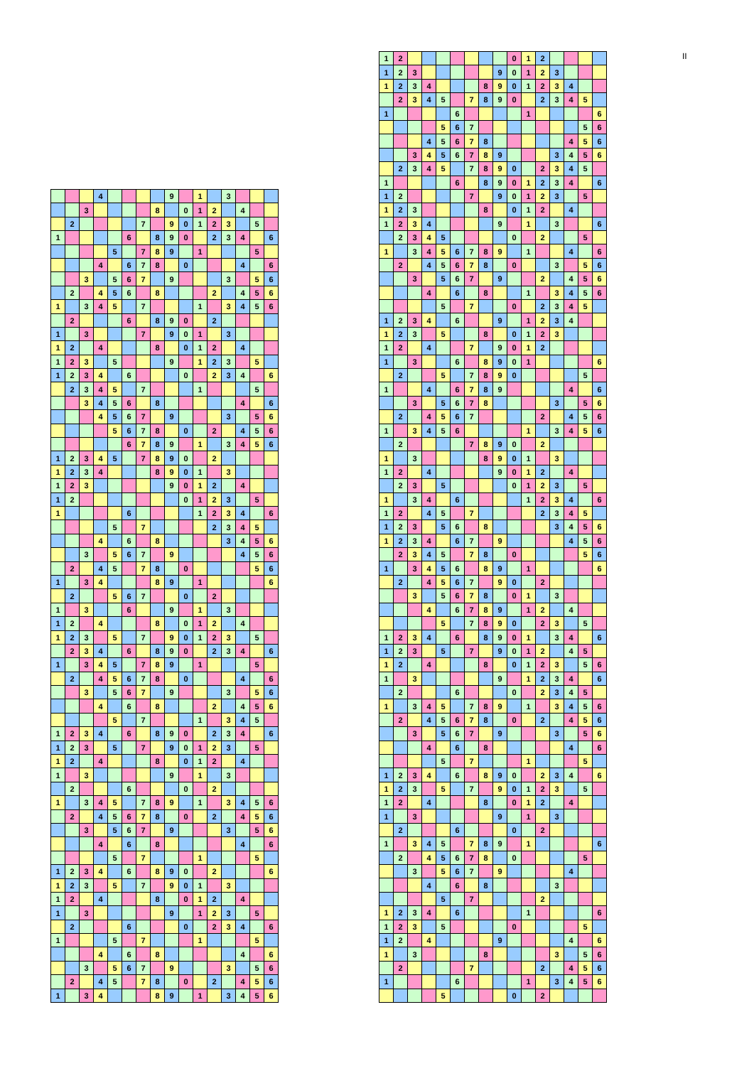| | | | 4 | | | | | 9 | | 1 | | 3 | | | |
| | | 3 | | | | | 8 | | 0 | 1 | 2 | | 4 | | |
| | 2 | | | | | 7 | | 9 | 0 | 1 | 2 | 3 | | 5 | |
| 1 | | | | | 6 | | 8 | 9 | 0 | | 2 | 3 | 4 | | 6 |
| | | | | 5 | | 7 | 8 | 9 | | 1 | | | | 5 | |
| | | | 4 | | 6 | 7 | 8 | | 0 | | | | 4 | | 6 |
| | | 3 | | 5 | 6 | 7 | | 9 | | | | 3 | | 5 | 6 |
| | 2 | | 4 | 5 | 6 | | 8 | | | | 2 | | 4 | 5 | 6 |
| 1 | | 3 | 4 | 5 | | 7 | | | | 1 | | 3 | 4 | 5 | 6 |
| | 2 | | | | 6 | | 8 | 9 | 0 | | 2 | | | | |
| 1 | | 3 | | | | 7 | | 9 | 0 | 1 | | 3 | | | |
| 1 | 2 | | 4 | | | | 8 | | 0 | 1 | 2 | | 4 | | |
| 1 | 2 | 3 | | 5 | | | | 9 | | 1 | 2 | 3 | | 5 | |
| 1 | 2 | 3 | 4 | | 6 | | | | 0 | | 2 | 3 | 4 | | 6 |
| | 2 | 3 | 4 | 5 | | 7 | | | | 1 | | | | 5 | |
| | | 3 | 4 | 5 | 6 | | 8 | | | | | | 4 | | 6 |
| | | | 4 | 5 | 6 | 7 | | 9 | | | | 3 | | 5 | 6 |
| | | | | 5 | 6 | 7 | 8 | | 0 | | 2 | | 4 | 5 | 6 |
| | | | | | 6 | 7 | 8 | 9 | | 1 | | 3 | 4 | 5 | 6 |
| 1 | 2 | 3 | 4 | 5 | | 7 | 8 | 9 | 0 | | 2 | | | | |
| 1 | 2 | 3 | 4 | | | | 8 | 9 | 0 | 1 | | 3 | | | |
| 1 | 2 | 3 | | | | | | 9 | 0 | 1 | 2 | | 4 | | |
| 1 | 2 | | | | | | | | 0 | 1 | 2 | 3 | | 5 | |
| 1 | | | | | 6 | | | | | 1 | 2 | 3 | 4 | | 6 |
| | | | | 5 | | 7 | | | | | 2 | 3 | 4 | 5 | |
| | | | 4 | | 6 | | 8 | | | | | 3 | 4 | 5 | 6 |
| | | 3 | | 5 | 6 | 7 | | 9 | | | | | 4 | 5 | 6 |
| | 2 | | 4 | 5 | | 7 | 8 | | 0 | | | | | 5 | 6 |
| 1 | | 3 | 4 | | | | 8 | 9 | | 1 | | | | | 6 |
| | 2 | | | 5 | 6 | 7 | | | 0 | | 2 | | | | |
| 1 | | 3 | | | 6 | | | 9 | | 1 | | 3 | | | |
| 1 | 2 | | 4 | | | | 8 | | 0 | 1 | 2 | | 4 | | |
| 1 | 2 | 3 | | 5 | | 7 | | 9 | 0 | 1 | 2 | 3 | | 5 | |
| | 2 | 3 | 4 | | 6 | | 8 | 9 | 0 | | 2 | 3 | 4 | | 6 |
| 1 | | 3 | 4 | 5 | | 7 | 8 | 9 | | 1 | | | | 5 | |
| | 2 | | 4 | 5 | 6 | 7 | 8 | | 0 | | | | 4 | | 6 |
| | | 3 | | 5 | 6 | 7 | | 9 | | | | 3 | | 5 | 6 |
| | | | 4 | | 6 | | 8 | | | | 2 | | 4 | 5 | 6 |
| | | | | 5 | | 7 | | | | 1 | | 3 | 4 | 5 | |
| 1 | 2 | 3 | 4 | | 6 | | 8 | 9 | 0 | | 2 | 3 | 4 | | 6 |
| 1 | 2 | 3 | | 5 | | 7 | | 9 | 0 | 1 | 2 | 3 | | 5 | |
| 1 | 2 | | 4 | | | | 8 | | 0 | 1 | 2 | | 4 | | |
| 1 | | 3 | | | | | | 9 | | 1 | | 3 | | | |
| | 2 | | | | 6 | | | | 0 | | 2 | | | | |
| 1 | | 3 | 4 | 5 | | 7 | 8 | 9 | | 1 | | 3 | 4 | 5 | 6 |
| | 2 | | 4 | 5 | 6 | 7 | 8 | | 0 | | 2 | | 4 | 5 | 6 |
| | | 3 | | 5 | 6 | 7 | | 9 | | | | 3 | | 5 | 6 |
| | | | 4 | | 6 | | 8 | | | | | | 4 | | 6 |
| | | | | 5 | | 7 | | | | 1 | | | | 5 | |
| 1 | 2 | 3 | 4 | | 6 | | 8 | 9 | 0 | | 2 | | | | 6 |
| 1 | 2 | 3 | | 5 | | 7 | | 9 | 0 | 1 | | 3 | | | |
| 1 | 2 | | 4 | | | | 8 | | 0 | 1 | 2 | | 4 | | |
| 1 | | 3 | | | | | | 9 | | 1 | 2 | 3 | | 5 | |
| | 2 | | | | 6 | | | | 0 | | 2 | 3 | 4 | | 6 |
| 1 | | | | 5 | | 7 | | | | 1 | | | | 5 | |
| | | | 4 | | 6 | | 8 | | | | | | 4 | | 6 |
| | | 3 | | 5 | 6 | 7 | | 9 | | | | 3 | | 5 | 6 |
| | 2 | | 4 | 5 | | 7 | 8 | | 0 | | 2 | | 4 | 5 | 6 |
| 1 | | 3 | 4 | | | | 8 | 9 | | 1 | | 3 | 4 | 5 | 6 |
| 1 | 2 | | | | | | | | 0 | 1 | 2 | | | | |
| 1 | 2 | 3 | | | | | | 9 | 0 | 1 | 2 | 3 | | | |
| 1 | 2 | 3 | 4 | | | | 8 | 9 | 0 | 1 | 2 | 3 | 4 | | |
| | 2 | 3 | 4 | 5 | | 7 | 8 | 9 | 0 | | 2 | 3 | 4 | 5 | |
| 1 | | | | | 6 | | | | | 1 | | | | | 6 |
| | | | | 5 | 6 | 7 | | | | | | | | 5 | 6 |
| | | | 4 | 5 | 6 | 7 | 8 | | | | | | 4 | 5 | 6 |
| | | 3 | 4 | 5 | 6 | 7 | 8 | 9 | | | | 3 | 4 | 5 | 6 |
| | 2 | 3 | 4 | 5 | | 7 | 8 | 9 | 0 | | 2 | 3 | 4 | 5 | |
| 1 | | | | | 6 | | 8 | 9 | 0 | 1 | 2 | 3 | 4 | | 6 |
| 1 | 2 | | | | | 7 | | 9 | 0 | 1 | 2 | 3 | | 5 | |
| 1 | 2 | 3 | | | | | 8 | | 0 | 1 | 2 | | 4 | | |
| 1 | 2 | 3 | 4 | | | | | 9 | | 1 | | 3 | | | 6 |
| | 2 | 3 | 4 | 5 | | | | | 0 | | 2 | | | 5 | |
| 1 | | 3 | 4 | 5 | 6 | 7 | 8 | 9 | | 1 | | | 4 | | 6 |
| | 2 | | 4 | 5 | 6 | 7 | 8 | | 0 | | | 3 | | 5 | 6 |
| | | 3 | | 5 | 6 | 7 | | 9 | | | 2 | | 4 | 5 | 6 |
| | | | 4 | | 6 | | 8 | | | 1 | | 3 | 4 | 5 | 6 |
| | | | | 5 | | 7 | | | 0 | | 2 | 3 | 4 | 5 | |
| 1 | 2 | 3 | 4 | | 6 | | | 9 | | 1 | 2 | 3 | 4 | | |
| 1 | 2 | 3 | | 5 | | | 8 | | 0 | 1 | 2 | 3 | | | |
| 1 | 2 | | 4 | | | 7 | | 9 | 0 | 1 | 2 | | | | |
| 1 | | 3 | | | 6 | | 8 | 9 | 0 | 1 | | | | | 6 |
| | 2 | | | 5 | | 7 | 8 | 9 | 0 | | | | | 5 | |
| 1 | | | 4 | | 6 | 7 | 8 | 9 | | | | | 4 | | 6 |
| | | 3 | | 5 | 6 | 7 | 8 | | | | | 3 | | 5 | 6 |
| | 2 | | 4 | 5 | 6 | 7 | | | | | 2 | | 4 | 5 | 6 |
| 1 | | 3 | 4 | 5 | 6 | | | | | 1 | | 3 | 4 | 5 | 6 |
| | 2 | | | | | 7 | 8 | 9 | 0 | | 2 | | | | |
| 1 | | 3 | | | | | 8 | 9 | 0 | 1 | | 3 | | | |
| 1 | 2 | | 4 | | | | | 9 | 0 | 1 | 2 | | 4 | | |
| | 2 | 3 | | 5 | | | | | 0 | 1 | 2 | 3 | | 5 | |
| 1 | | 3 | 4 | | 6 | | | | | 1 | 2 | 3 | 4 | | 6 |
| 1 | 2 | | 4 | 5 | | 7 | | | | | 2 | 3 | 4 | 5 | |
| 1 | 2 | 3 | | 5 | 6 | | 8 | | | | | 3 | 4 | 5 | 6 |
| 1 | 2 | 3 | 4 | | 6 | 7 | | 9 | | | | | 4 | 5 | 6 |
| | 2 | 3 | 4 | 5 | | 7 | 8 | | 0 | | | | | 5 | 6 |
| 1 | | 3 | 4 | 5 | 6 | | 8 | 9 | | 1 | | | | | 6 |
| | 2 | | 4 | 5 | 6 | 7 | | 9 | 0 | | 2 | | | | |
| | | 3 | | 5 | 6 | 7 | 8 | | 0 | 1 | | 3 | | | |
| | | | 4 | | 6 | 7 | 8 | 9 | | 1 | 2 | | 4 | | |
| | | | | 5 | | 7 | 8 | 9 | 0 | | 2 | 3 | | 5 | |
| 1 | 2 | 3 | 4 | | 6 | | 8 | 9 | 0 | 1 | | 3 | 4 | | 6 |
| 1 | 2 | 3 | | 5 | | 7 | | 9 | 0 | 1 | 2 | | 4 | 5 | |
| 1 | 2 | | 4 | | | | 8 | | 0 | 1 | 2 | 3 | | 5 | 6 |
| 1 | | 3 | | | | | | 9 | | 1 | 2 | 3 | 4 | | 6 |
| | 2 | | | | 6 | | | | 0 | | 2 | 3 | 4 | 5 | |
| 1 | | 3 | 4 | 5 | | 7 | 8 | 9 | | 1 | | 3 | 4 | 5 | 6 |
| | 2 | | 4 | 5 | 6 | 7 | 8 | | 0 | | 2 | | 4 | 5 | 6 |
| | | 3 | | 5 | 6 | 7 | | 9 | | | | 3 | | 5 | 6 |
| | | | 4 | | 6 | | 8 | | | | | | 4 | | 6 |
| | | | | 5 | | 7 | | | | 1 | | | | 5 | |
| 1 | 2 | 3 | 4 | | 6 | | 8 | 9 | 0 | | 2 | 3 | 4 | | 6 |
| 1 | 2 | 3 | | 5 | | 7 | | 9 | 0 | 1 | 2 | 3 | | 5 | |
| 1 | 2 | | 4 | | | | 8 | | 0 | 1 | 2 | | 4 | | |
| 1 | | 3 | | | | | | 9 | | 1 | | 3 | | | |
| | 2 | | | | 6 | | | | 0 | | 2 | | | | |
| 1 | | 3 | 4 | 5 | | 7 | 8 | 9 | | 1 | | | | | 6 |
| | 2 | | 4 | 5 | 6 | 7 | 8 | | 0 | | | | | 5 | |
| | | 3 | | 5 | 6 | 7 | | 9 | | | | | 4 | | |
| | | | 4 | | 6 | | 8 | | | | | 3 | | | |
| | | | | 5 | | 7 | | | | | 2 | | | | |
| 1 | 2 | 3 | 4 | | 6 | | | | | 1 | | | | | 6 |
| 1 | 2 | 3 | | 5 | | | | | 0 | | | | | 5 | |
| 1 | 2 | | 4 | | | | | 9 | | | | | 4 | | 6 |
| 1 | | 3 | | | | | 8 | | | | | 3 | | 5 | 6 |
| | 2 | | | | | 7 | | | | | 2 | | 4 | 5 | 6 |
| 1 | | | | | 6 | | | | | 1 | | 3 | 4 | 5 | 6 |
| | | | | 5 | | | | | 0 | | 2 | | | | |
II